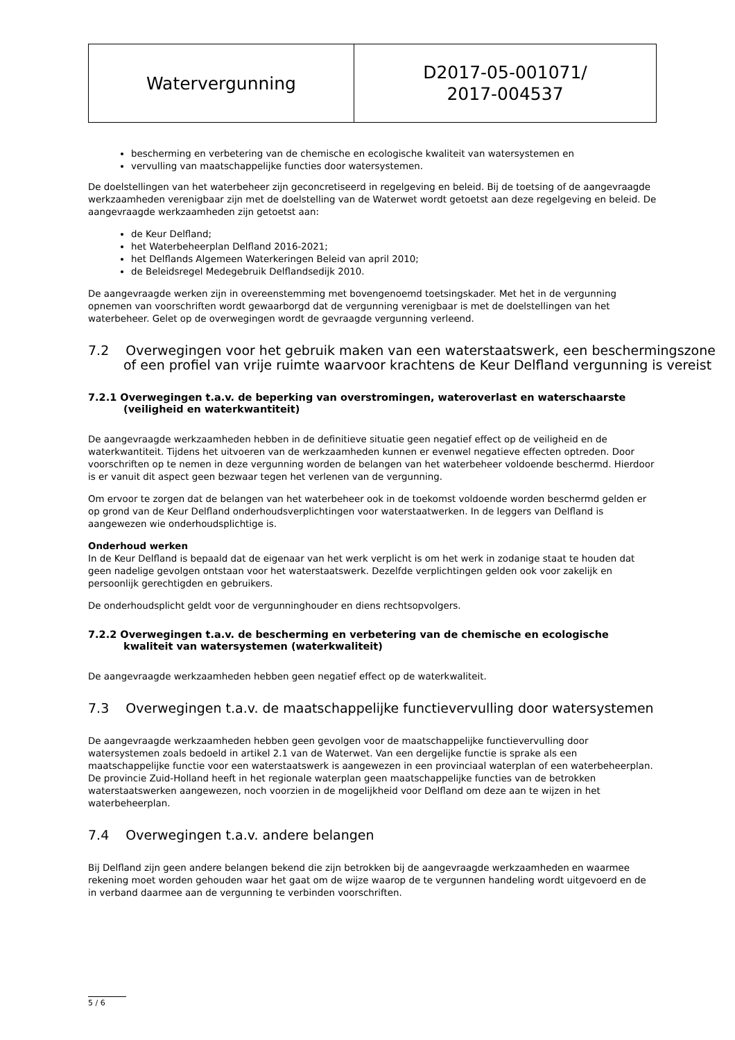| Watervergunning | D2017-05-001071/ 2017-004537 |
bescherming en verbetering van de chemische en ecologische kwaliteit van watersystemen en
vervulling van maatschappelijke functies door watersystemen.
De doelstellingen van het waterbeheer zijn geconcretiseerd in regelgeving en beleid. Bij de toetsing of de aangevraagde werkzaamheden verenigbaar zijn met de doelstelling van de Waterwet wordt getoetst aan deze regelgeving en beleid. De aangevraagde werkzaamheden zijn getoetst aan:
de Keur Delfland;
het Waterbeheerplan Delfland 2016-2021;
het Delflands Algemeen Waterkeringen Beleid van april 2010;
de Beleidsregel Medegebruik Delflandsedijk 2010.
De aangevraagde werken zijn in overeenstemming met bovengenoemd toetsingskader. Met het in de vergunning opnemen van voorschriften wordt gewaarborgd dat de vergunning verenigbaar is met de doelstellingen van het waterbeheer. Gelet op de overwegingen wordt de gevraagde vergunning verleend.
7.2 Overwegingen voor het gebruik maken van een waterstaatswerk, een beschermingszone of een profiel van vrije ruimte waarvoor krachtens de Keur Delfland vergunning is vereist
7.2.1 Overwegingen t.a.v. de beperking van overstromingen, wateroverlast en waterschaarste (veiligheid en waterkwantiteit)
De aangevraagde werkzaamheden hebben in de definitieve situatie geen negatief effect op de veiligheid en de waterkwantiteit. Tijdens het uitvoeren van de werkzaamheden kunnen er evenwel negatieve effecten optreden. Door voorschriften op te nemen in deze vergunning worden de belangen van het waterbeheer voldoende beschermd. Hierdoor is er vanuit dit aspect geen bezwaar tegen het verlenen van de vergunning.
Om ervoor te zorgen dat de belangen van het waterbeheer ook in de toekomst voldoende worden beschermd gelden er op grond van de Keur Delfland onderhoudsverplichtingen voor waterstaatwerken. In de leggers van Delfland is aangewezen wie onderhoudsplichtige is.
Onderhoud werken
In de Keur Delfland is bepaald dat de eigenaar van het werk verplicht is om het werk in zodanige staat te houden dat geen nadelige gevolgen ontstaan voor het waterstaatswerk. Dezelfde verplichtingen gelden ook voor zakelijk en persoonlijk gerechtigden en gebruikers.
De onderhoudsplicht geldt voor de vergunninghouder en diens rechtsopvolgers.
7.2.2 Overwegingen t.a.v. de bescherming en verbetering van de chemische en ecologische kwaliteit van watersystemen (waterkwaliteit)
De aangevraagde werkzaamheden hebben geen negatief effect op de waterkwaliteit.
7.3 Overwegingen t.a.v. de maatschappelijke functievervulling door watersystemen
De aangevraagde werkzaamheden hebben geen gevolgen voor de maatschappelijke functievervulling door watersystemen zoals bedoeld in artikel 2.1 van de Waterwet. Van een dergelijke functie is sprake als een maatschappelijke functie voor een waterstaatswerk is aangewezen in een provinciaal waterplan of een waterbeheerplan. De provincie Zuid-Holland heeft in het regionale waterplan geen maatschappelijke functies van de betrokken waterstaatswerken aangewezen, noch voorzien in de mogelijkheid voor Delfland om deze aan te wijzen in het waterbeheerplan.
7.4 Overwegingen t.a.v. andere belangen
Bij Delfland zijn geen andere belangen bekend die zijn betrokken bij de aangevraagde werkzaamheden en waarmee rekening moet worden gehouden waar het gaat om de wijze waarop de te vergunnen handeling wordt uitgevoerd en de in verband daarmee aan de vergunning te verbinden voorschriften.
5 / 6